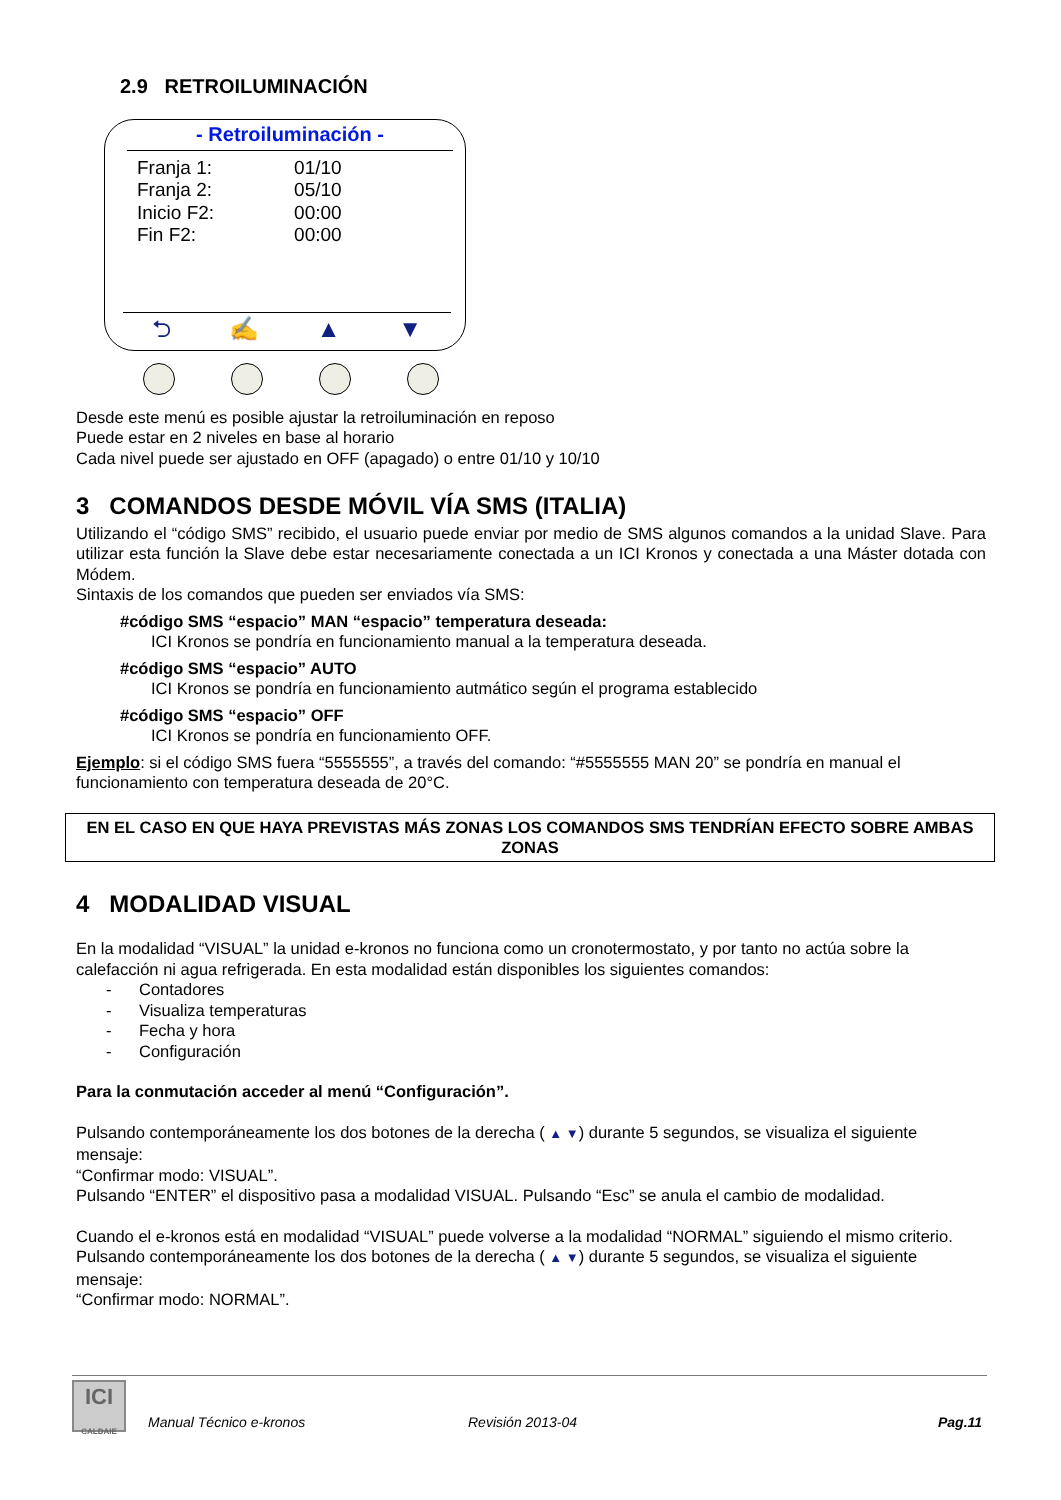2.9 RETROILUMINACIÓN
- Retroiluminación -
| Franja 1: | 01/10 |
| Franja 2: | 05/10 |
| Inicio F2: | 00:00 |
| Fin F2: | 00:00 |
⮌ ✍ ▲ ▼
Desde este menú es posible ajustar la retroiluminación en reposo
Puede estar en 2 niveles en base al horario
Cada nivel puede ser ajustado en OFF (apagado) o entre 01/10 y 10/10
3 COMANDOS DESDE MÓVIL VÍA SMS (ITALIA)
Utilizando el “código SMS” recibido, el usuario puede enviar por medio de SMS algunos comandos a la unidad Slave. Para utilizar esta función la Slave debe estar necesariamente conectada a un ICI Kronos y conectada a una Máster dotada con Módem.
Sintaxis de los comandos que pueden ser enviados vía SMS:
#código SMS “espacio” MAN “espacio” temperatura deseada:
ICI Kronos se pondría en funcionamiento manual a la temperatura deseada.
#código SMS “espacio” AUTO
ICI Kronos se pondría en funcionamiento autmático según el programa establecido
#código SMS “espacio” OFF
ICI Kronos se pondría en funcionamiento OFF.
Ejemplo: si el código SMS fuera “5555555”, a través del comando: “#5555555 MAN 20” se pondría en manual el funcionamiento con temperatura deseada de 20°C.
EN EL CASO EN QUE HAYA PREVISTAS MÁS ZONAS LOS COMANDOS SMS TENDRÍAN EFECTO SOBRE AMBAS ZONAS
4 MODALIDAD VISUAL
En la modalidad “VISUAL” la unidad e-kronos no funciona como un cronotermostato, y por tanto no actúa sobre la calefacción ni agua refrigerada. En esta modalidad están disponibles los siguientes comandos:
- Contadores
- Visualiza temperaturas
- Fecha y hora
- Configuración
Para la conmutación acceder al menú “Configuración”.
Pulsando contemporáneamente los dos botones de la derecha ( ▲ ▼) durante 5 segundos, se visualiza el siguiente mensaje:
“Confirmar modo: VISUAL”.
Pulsando “ENTER” el dispositivo pasa a modalidad VISUAL. Pulsando “Esc” se anula el cambio de modalidad.
Cuando el e-kronos está en modalidad “VISUAL” puede volverse a la modalidad “NORMAL” siguiendo el mismo criterio.
Pulsando contemporáneamente los dos botones de la derecha ( ▲ ▼) durante 5 segundos, se visualiza el siguiente mensaje:
“Confirmar modo: NORMAL”.
ICI
CALDAIE
Manual Técnico e-kronos Revisión 2013-04 Pag.11